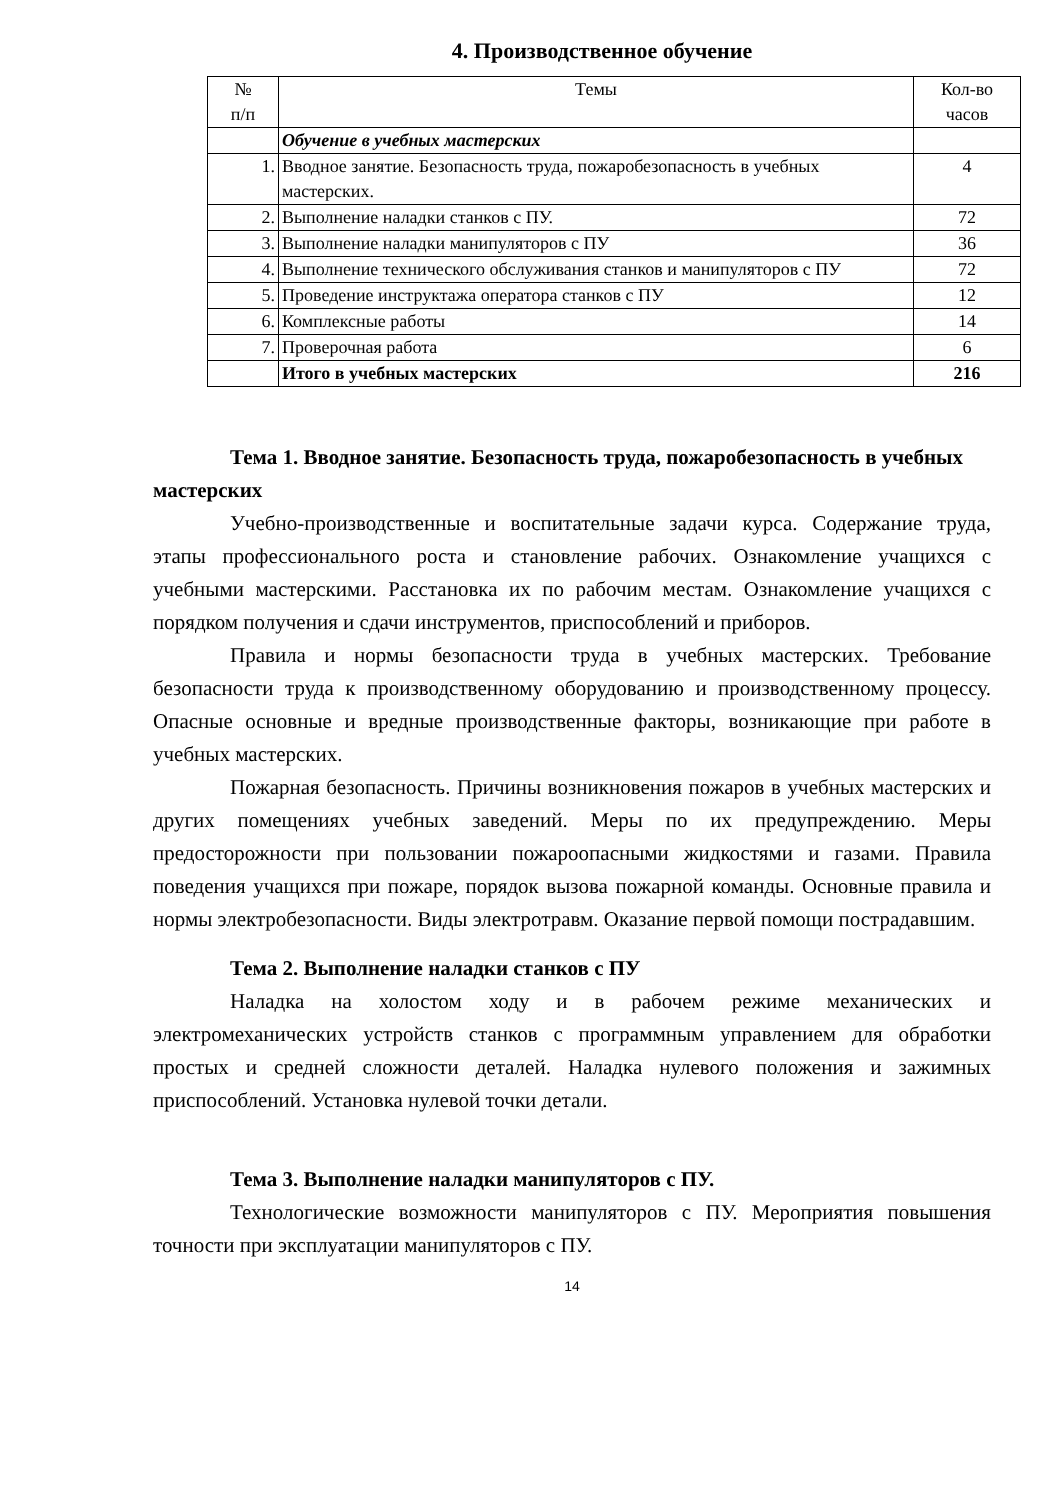4. Производственное обучение
| № п/п | Темы | Кол-во часов |
| --- | --- | --- |
| | Обучение в учебных мастерских | |
| 1. | Вводное занятие. Безопасность труда, пожаробезопасность в учебных мастерских. | 4 |
| 2. | Выполнение наладки станков с ПУ. | 72 |
| 3. | Выполнение наладки манипуляторов с ПУ | 36 |
| 4. | Выполнение технического обслуживания станков и манипуляторов с ПУ | 72 |
| 5. | Проведение инструктажа оператора станков с ПУ | 12 |
| 6. | Комплексные работы | 14 |
| 7. | Проверочная работа | 6 |
| | Итого в учебных мастерских | 216 |
Тема 1. Вводное занятие. Безопасность труда, пожаробезопасность в учебных мастерских
Учебно-производственные и воспитательные задачи курса. Содержание труда, этапы профессионального роста и становление рабочих. Ознакомление учащихся с учебными мастерскими. Расстановка их по рабочим местам. Ознакомление учащихся с порядком получения и сдачи инструментов, приспособлений и приборов.
Правила и нормы безопасности труда в учебных мастерских. Требование безопасности труда к производственному оборудованию и производственному процессу. Опасные основные и вредные производственные факторы, возникающие при работе в учебных мастерских.
Пожарная безопасность. Причины возникновения пожаров в учебных мастерских и других помещениях учебных заведений. Меры по их предупреждению. Меры предосторожности при пользовании пожароопасными жидкостями и газами. Правила поведения учащихся при пожаре, порядок вызова пожарной команды. Основные правила и нормы электробезопасности. Виды электротравм. Оказание первой помощи пострадавшим.
Тема 2. Выполнение наладки станков с ПУ
Наладка на холостом ходу и в рабочем режиме механических и электромеханических устройств станков с программным управлением для обработки простых и средней сложности деталей. Наладка нулевого положения и зажимных приспособлений. Установка нулевой точки детали.
Тема 3. Выполнение наладки манипуляторов с ПУ.
Технологические возможности манипуляторов с ПУ. Мероприятия повышения точности при эксплуатации манипуляторов с ПУ.
14